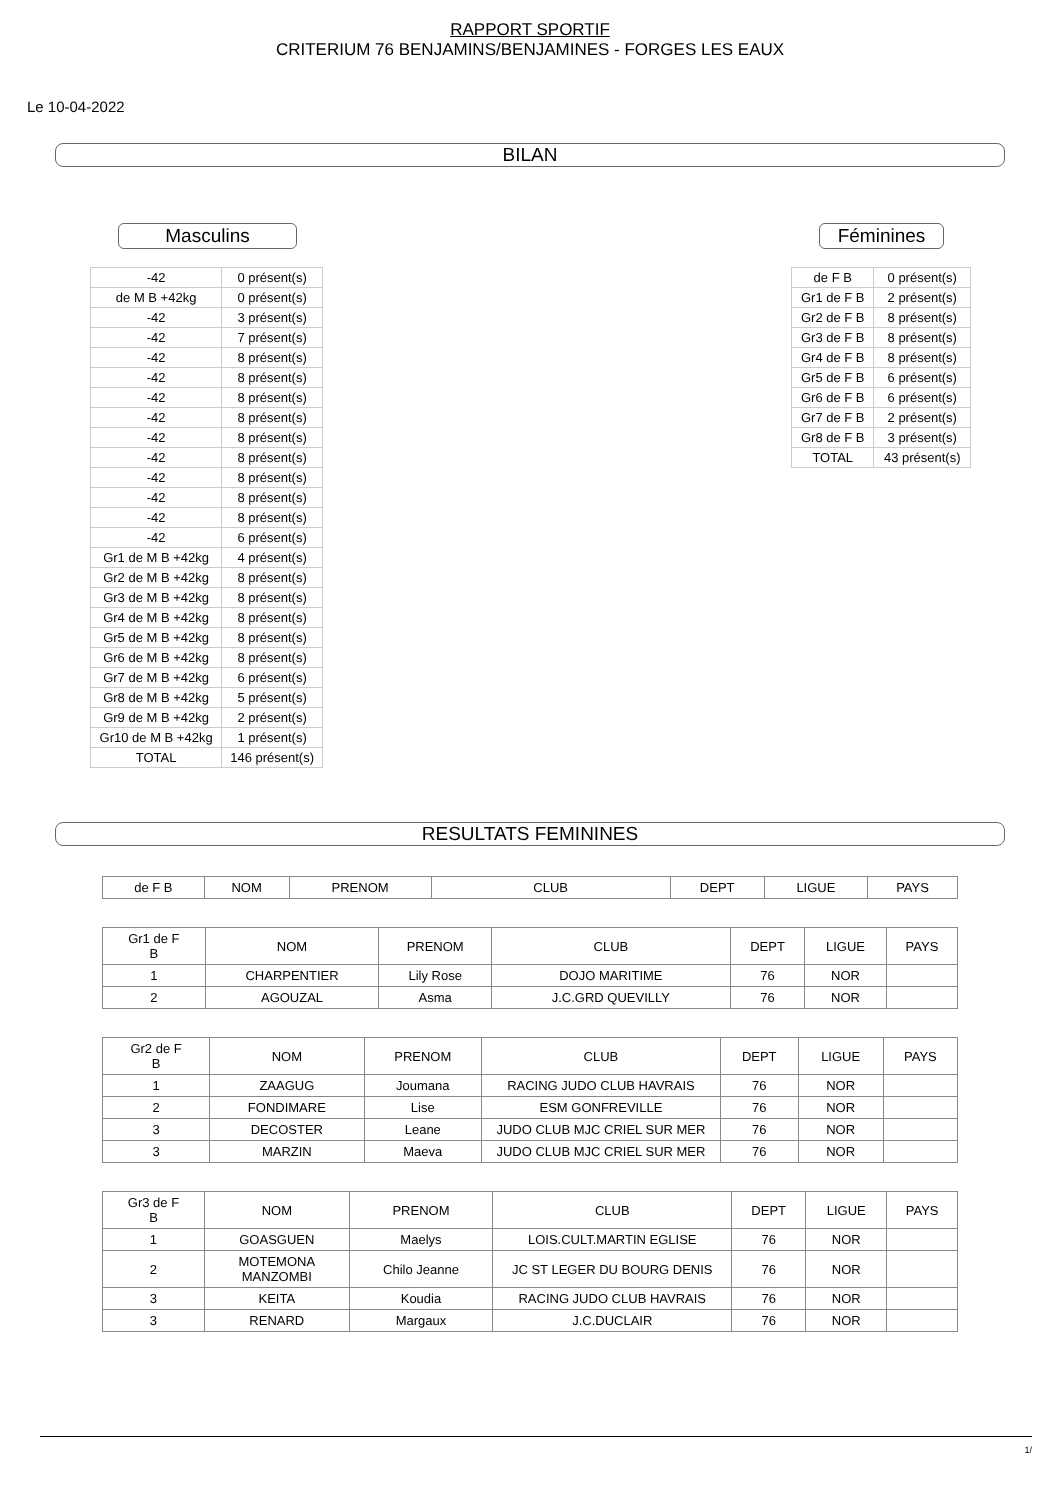RAPPORT SPORTIF
CRITERIUM 76 BENJAMINS/BENJAMINES - FORGES LES EAUX
Le 10-04-2022
BILAN
Masculins
| -42 | 0 présent(s) |
| de M B +42kg | 0 présent(s) |
| -42 | 3 présent(s) |
| -42 | 7 présent(s) |
| -42 | 8 présent(s) |
| -42 | 8 présent(s) |
| -42 | 8 présent(s) |
| -42 | 8 présent(s) |
| -42 | 8 présent(s) |
| -42 | 8 présent(s) |
| -42 | 8 présent(s) |
| -42 | 8 présent(s) |
| -42 | 8 présent(s) |
| -42 | 6 présent(s) |
| Gr1 de M B +42kg | 4 présent(s) |
| Gr2 de M B +42kg | 8 présent(s) |
| Gr3 de M B +42kg | 8 présent(s) |
| Gr4 de M B +42kg | 8 présent(s) |
| Gr5 de M B +42kg | 8 présent(s) |
| Gr6 de M B +42kg | 8 présent(s) |
| Gr7 de M B +42kg | 6 présent(s) |
| Gr8 de M B +42kg | 5 présent(s) |
| Gr9 de M B +42kg | 2 présent(s) |
| Gr10 de M B +42kg | 1 présent(s) |
| TOTAL | 146 présent(s) |
Féminines
| de F B | 0 présent(s) |
| Gr1 de F B | 2 présent(s) |
| Gr2 de F B | 8 présent(s) |
| Gr3 de F B | 8 présent(s) |
| Gr4 de F B | 8 présent(s) |
| Gr5 de F B | 6 présent(s) |
| Gr6 de F B | 6 présent(s) |
| Gr7 de F B | 2 présent(s) |
| Gr8 de F B | 3 présent(s) |
| TOTAL | 43 présent(s) |
RESULTATS FEMININES
| de F B | NOM | PRENOM | CLUB | DEPT | LIGUE | PAYS |
| --- | --- | --- | --- | --- | --- | --- |
| Gr1 de F B | NOM | PRENOM | CLUB | DEPT | LIGUE | PAYS |
| --- | --- | --- | --- | --- | --- | --- |
| 1 | CHARPENTIER | Lily Rose | DOJO MARITIME | 76 | NOR | |
| 2 | AGOUZAL | Asma | J.C.GRD QUEVILLY | 76 | NOR | |
| Gr2 de F B | NOM | PRENOM | CLUB | DEPT | LIGUE | PAYS |
| --- | --- | --- | --- | --- | --- | --- |
| 1 | ZAAGUG | Joumana | RACING JUDO CLUB HAVRAIS | 76 | NOR | |
| 2 | FONDIMARE | Lise | ESM GONFREVILLE | 76 | NOR | |
| 3 | DECOSTER | Leane | JUDO CLUB MJC CRIEL SUR MER | 76 | NOR | |
| 3 | MARZIN | Maeva | JUDO CLUB MJC CRIEL SUR MER | 76 | NOR | |
| Gr3 de F B | NOM | PRENOM | CLUB | DEPT | LIGUE | PAYS |
| --- | --- | --- | --- | --- | --- | --- |
| 1 | GOASGUEN | Maelys | LOIS.CULT.MARTIN EGLISE | 76 | NOR | |
| 2 | MOTEMONA MANZOMBI | Chilo Jeanne | JC ST LEGER DU BOURG DENIS | 76 | NOR | |
| 3 | KEITA | Koudia | RACING JUDO CLUB HAVRAIS | 76 | NOR | |
| 3 | RENARD | Margaux | J.C.DUCLAIR | 76 | NOR | |
1/